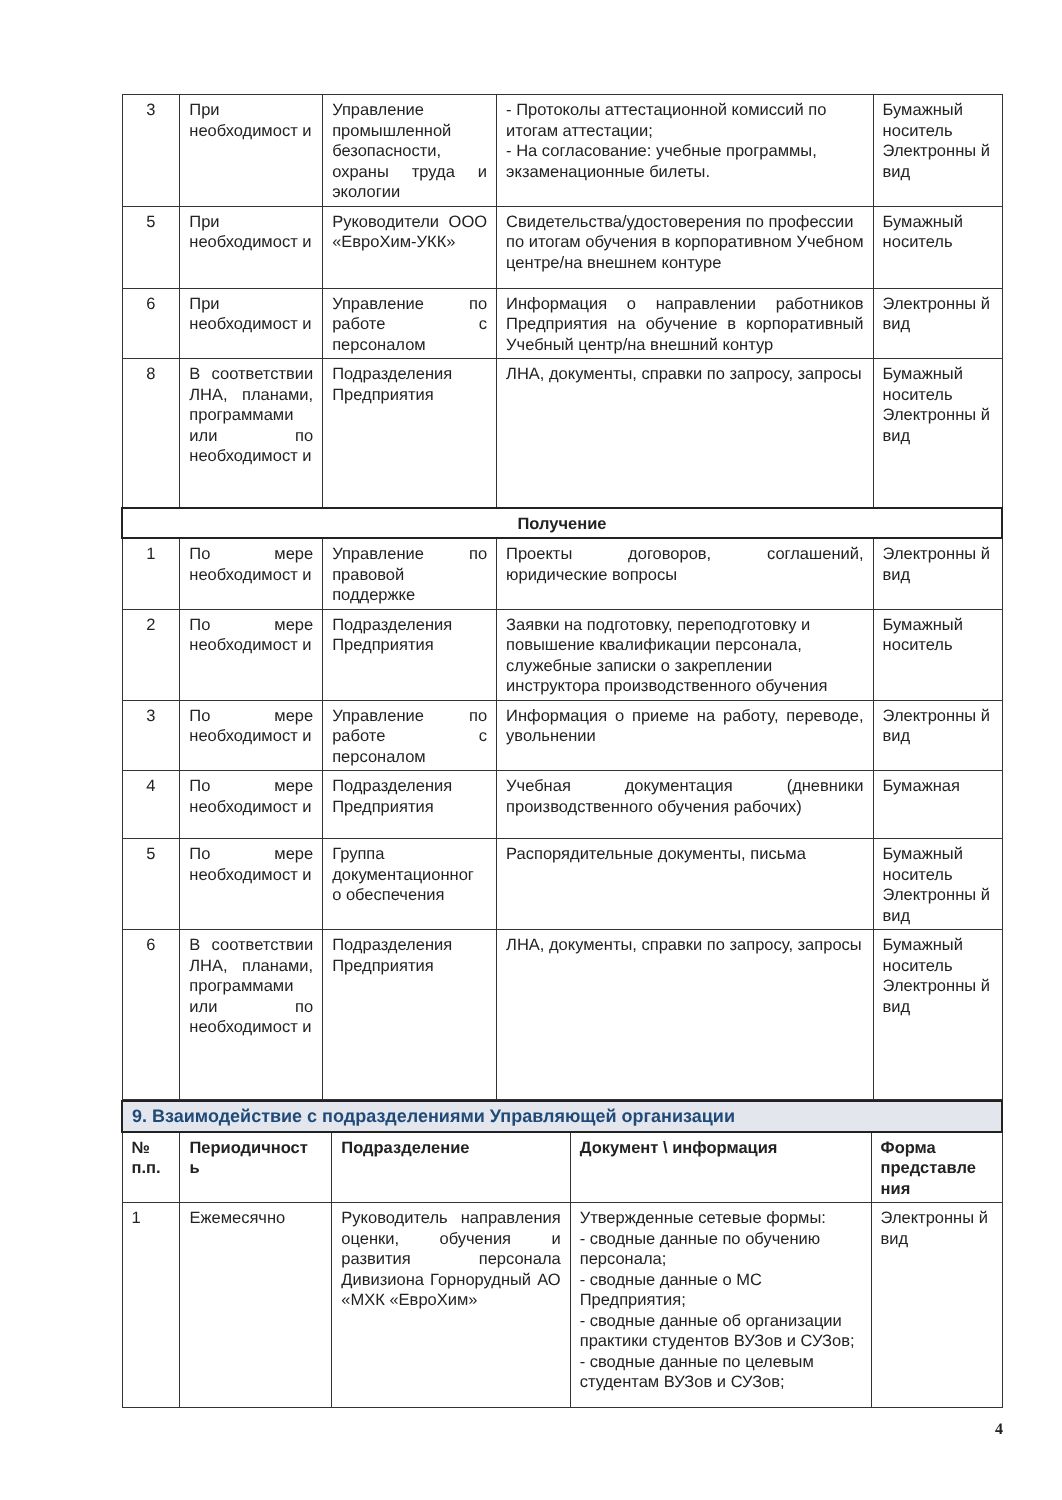| 3 | При необходимост и | Управление промышленной безопасности, охраны труда и экологии | - Протоколы аттестационной комиссий по итогам аттестации; - На согласование: учебные программы, экзаменационные билеты. | Бумажный носитель Электронны й вид |
| 5 | При необходимост и | Руководители ООО «ЕвроХим-УКК» | Свидетельства/удостоверения по профессии по итогам обучения в корпоративном Учебном центре/на внешнем контуре | Бумажный носитель |
| 6 | При необходимост и | Управление по работе с персоналом | Информация о направлении работников Предприятия на обучение в корпоративный Учебный центр/на внешний контур | Электронны й вид |
| 8 | В соответствии ЛНА, планами, программами или по необходимост и | Подразделения Предприятия | ЛНА, документы, справки по запросу, запросы | Бумажный носитель Электронны й вид |
| Получение | | | | |
| 1 | По мере необходимост и | Управление по правовой поддержке | Проекты договоров, соглашений, юридические вопросы | Электронны й вид |
| 2 | По мере необходимост и | Подразделения Предприятия | Заявки на подготовку, переподготовку и повышение квалификации персонала, служебные записки о закреплении инструктора производственного обучения | Бумажный носитель |
| 3 | По мере необходимост и | Управление по работе с персоналом | Информация о приеме на работу, переводе, увольнении | Электронны й вид |
| 4 | По мере необходимост и | Подразделения Предприятия | Учебная документация (дневники производственного обучения рабочих) | Бумажная |
| 5 | По мере необходимост и | Группа документационног о обеспечения | Распорядительные документы, письма | Бумажный носитель Электронны й вид |
| 6 | В соответствии ЛНА, планами, программами или по необходимост и | Подразделения Предприятия | ЛНА, документы, справки по запросу, запросы | Бумажный носитель Электронны й вид |
| 9. Взаимодействие с подразделениями Управляющей организации | | | | |
| № п.п. | Периодичност ь | Подразделение | Документ \ информация | Форма представле ния |
| 1 | Ежемесячно | Руководитель направления оценки, обучения и развития персонала Дивизиона Горнорудный АО «МХК «ЕвроХим» | Утвержденные сетевые формы: - сводные данные по обучению персонала; - сводные данные о МС Предприятия; - сводные данные об организации практики студентов ВУЗов и СУЗов; - сводные данные по целевым студентам ВУЗов и СУЗов; | Электронны й вид |
4